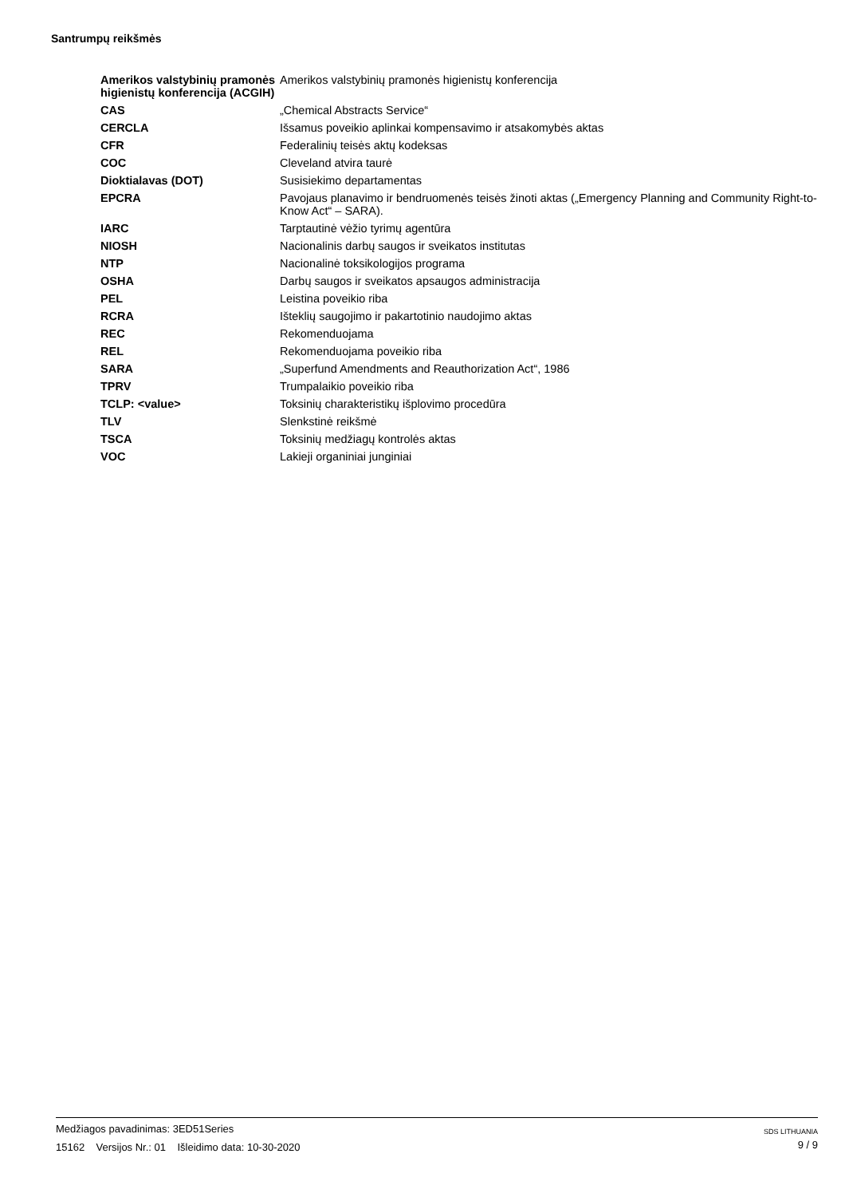Santrumpų reikšmės
| Amerikos valstybinių pramonės higienistų konferencija (ACGIH) | Amerikos valstybinių pramonės higienistų konferencija |
| CAS | „Chemical Abstracts Service“ |
| CERCLA | Išsamus poveikio aplinkai kompensavimo ir atsakomybės aktas |
| CFR | Federalinių teisės aktų kodeksas |
| COC | Cleveland atvira taurė |
| Dioktialavas (DOT) | Susisiekimo departamentas |
| EPCRA | Pavojaus planavimo ir bendruomenės teisės žinoti aktas („Emergency Planning and Community Right-to-Know Act“ – SARA). |
| IARC | Tarptautinė vėžio tyrimų agentūra |
| NIOSH | Nacionalinis darbų saugos ir sveikatos institutas |
| NTP | Nacionalinė toksikologijos programa |
| OSHA | Darbų saugos ir sveikatos apsaugos administracija |
| PEL | Leistina poveikio riba |
| RCRA | Išteklių saugojimo ir pakartotinio naudojimo aktas |
| REC | Rekomenduojama |
| REL | Rekomenduojama poveikio riba |
| SARA | „Superfund Amendments and Reauthorization Act“, 1986 |
| TPRV | Trumpalaikio poveikio riba |
| TCLP: <value> | Toksinių charakteristikų išplovimo procedūra |
| TLV | Slenkstinė reikšmė |
| TSCA | Toksinių medžiagų kontrolės aktas |
| VOC | Lakieji organiniai junginiai |
Medžiagos pavadinimas: 3ED51Series
15162 Versijos Nr.: 01 Išleidimo data: 10-30-2020
SDS LITHUANIA
9 / 9